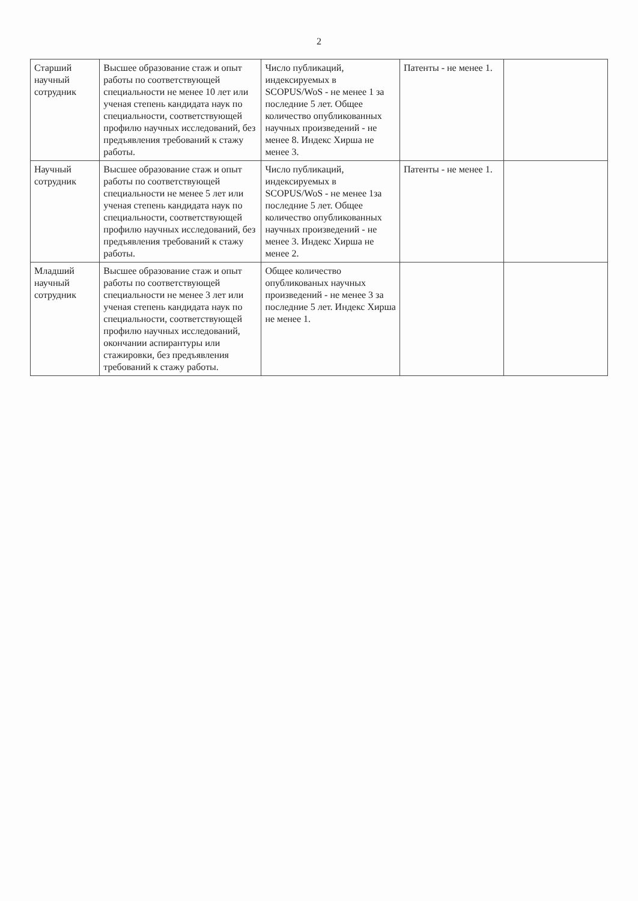2
| Старший научный сотрудник | Высшее образование стаж и опыт работы по соответствующей специальности не менее 10 лет или ученая степень кандидата наук по специальности, соответствующей профилю научных исследований, без предъявления требований к стажу работы. | Число публикаций, индексируемых в SCOPUS/WoS - не менее 1 за последние 5 лет. Общее количество опубликованных научных произведений - не менее 8. Индекс Хирша не менее 3. | Патенты - не менее 1. | |
| Научный сотрудник | Высшее образование стаж и опыт работы по соответствующей специальности не менее 5 лет или ученая степень кандидата наук по специальности, соответствующей профилю научных исследований, без предъявления требований к стажу работы. | Число публикаций, индексируемых в SCOPUS/WoS - не менее 1за последние 5 лет. Общее количество опубликованных научных произведений - не менее 3. Индекс Хирша не менее 2. | Патенты - не менее 1. | |
| Младший научный сотрудник | Высшее образование стаж и опыт работы по соответствующей специальности не менее 3 лет или ученая степень кандидата наук по специальности, соответствующей профилю научных исследований, окончании аспирантуры или стажировки, без предъявления требований к стажу работы. | Общее количество опубликованых научных произведений - не менее 3 за последние 5 лет. Индекс Хирша не менее 1. | | |